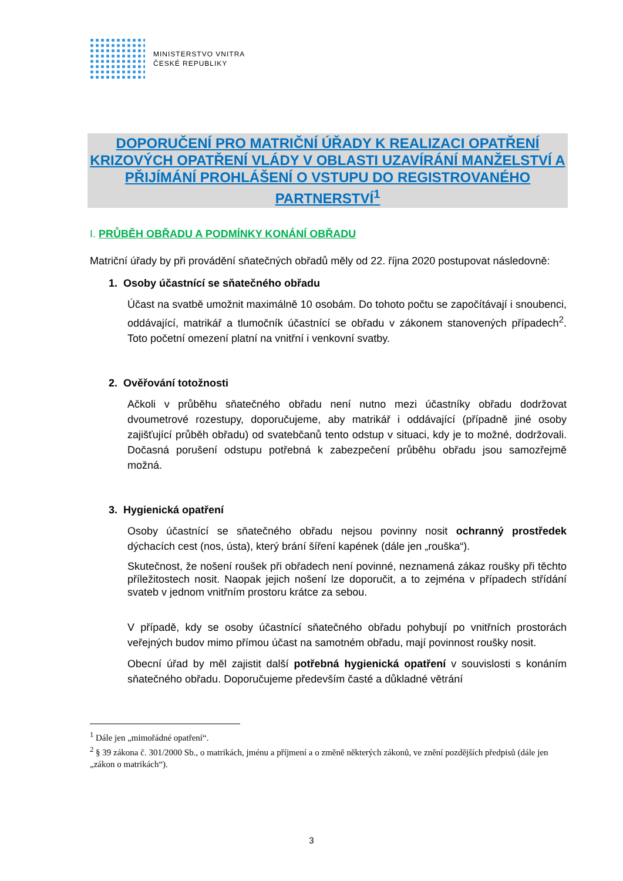MINISTERSTVO VNITRA
ČESKÉ REPUBLIKY
DOPORUČENÍ PRO MATRIČNÍ ÚŘADY K REALIZACI OPATŘENÍ KRIZOVÝCH OPATŘENÍ VLÁDY V OBLASTI UZAVÍRÁNÍ MANŽELSTVÍ A PŘIJÍMÁNÍ PROHLÁŠENÍ O VSTUPU DO REGISTROVANÉHO PARTNERSTVÍ<sup>1</sup>
I. PRŮBĚH OBŘADU A PODMÍNKY KONÁNÍ OBŘADU
Matriční úřady by při provádění sňatečných obřadů měly od 22. října 2020 postupovat následovně:
1. Osoby účastnící se sňatečného obřadu
Účast na svatbě umožnit maximálně 10 osobám. Do tohoto počtu se započítávají i snoubenci, oddávající, matrikář a tlumočník účastnící se obřadu v zákonem stanovených případech<sup>2</sup>. Toto početní omezení platní na vnitřní i venkovní svatby.
2. Ověřování totožnosti
Ačkoli v průběhu sňatečného obřadu není nutno mezi účastníky obřadu dodržovat dvoumetrové rozestupy, doporučujeme, aby matrikář i oddávající (případně jiné osoby zajišťující průběh obřadu) od svatebčanů tento odstup v situaci, kdy je to možné, dodržovali. Dočasná porušení odstupu potřebná k zabezpečení průběhu obřadu jsou samozřejmě možná.
3. Hygienická opatření
Osoby účastnící se sňatečného obřadu nejsou povinny nosit ochranný prostředek dýchacích cest (nos, ústa), který brání šíření kapének (dále jen „rouška“).
Skutečnost, že nošení roušek při obřadech není povinné, neznamená zákaz roušky při těchto příležitostech nosit. Naopak jejich nošení lze doporučit, a to zejména v případech střídání svateb v jednom vnitřním prostoru krátce za sebou.
V případě, kdy se osoby účastnící sňatečného obřadu pohybují po vnitřních prostorách veřejných budov mimo přímou účast na samotném obřadu, mají povinnost roušky nosit.
Obecní úřad by měl zajistit další potřebná hygienická opatření v souvislosti s konáním sňatečného obřadu. Doporučujeme především časté a důkladné větrání
<sup>1</sup> Dále jen „mimořádné opatření“.
<sup>2</sup> § 39 zákona č. 301/2000 Sb., o matrikách, jménu a příjmení a o změně některých zákonů, ve znění pozdějších předpisů (dále jen „zákon o matrikách“).
3